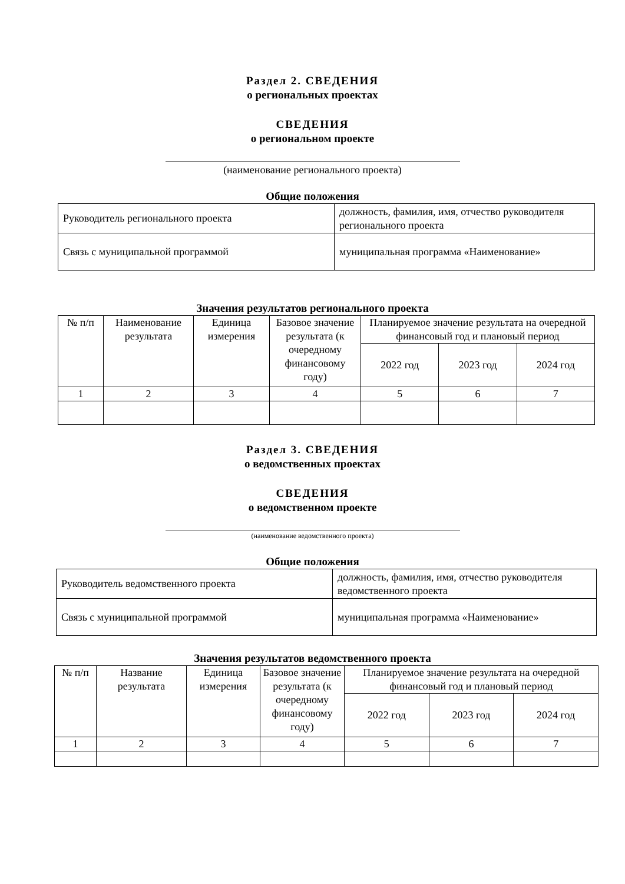Раздел 2. СВЕДЕНИЯ
о региональных проектах
СВЕДЕНИЯ
о региональном проекте
(наименование регионального проекта)
Общие положения
| Руководитель регионального проекта | должность, фамилия, имя, отчество руководителя регионального проекта |
| Связь с муниципальной программой | муниципальная программа «Наименование» |
Значения результатов регионального проекта
| № п/п | Наименование результата | Единица измерения | Базовое значение результата (к очередному финансовому году) | Планируемое значение результата на очередной финансовый год и плановый период | | |
| --- | --- | --- | --- | --- | --- | --- |
| | | | | 2022 год | 2023 год | 2024 год |
| 1 | 2 | 3 | 4 | 5 | 6 | 7 |
Раздел 3. СВЕДЕНИЯ
о ведомственных проектах
СВЕДЕНИЯ
о ведомственном проекте
(наименование ведомственного проекта)
Общие положения
| Руководитель ведомственного проекта | должность, фамилия, имя, отчество руководителя ведомственного проекта |
| Связь с муниципальной программой | муниципальная программа «Наименование» |
Значения результатов ведомственного проекта
| № п/п | Название результата | Единица измерения | Базовое значение результата (к очередному финансовому году) | Планируемое значение результата на очередной финансовый год и плановый период | | |
| --- | --- | --- | --- | --- | --- | --- |
| | | | | 2022 год | 2023 год | 2024 год |
| 1 | 2 | 3 | 4 | 5 | 6 | 7 |